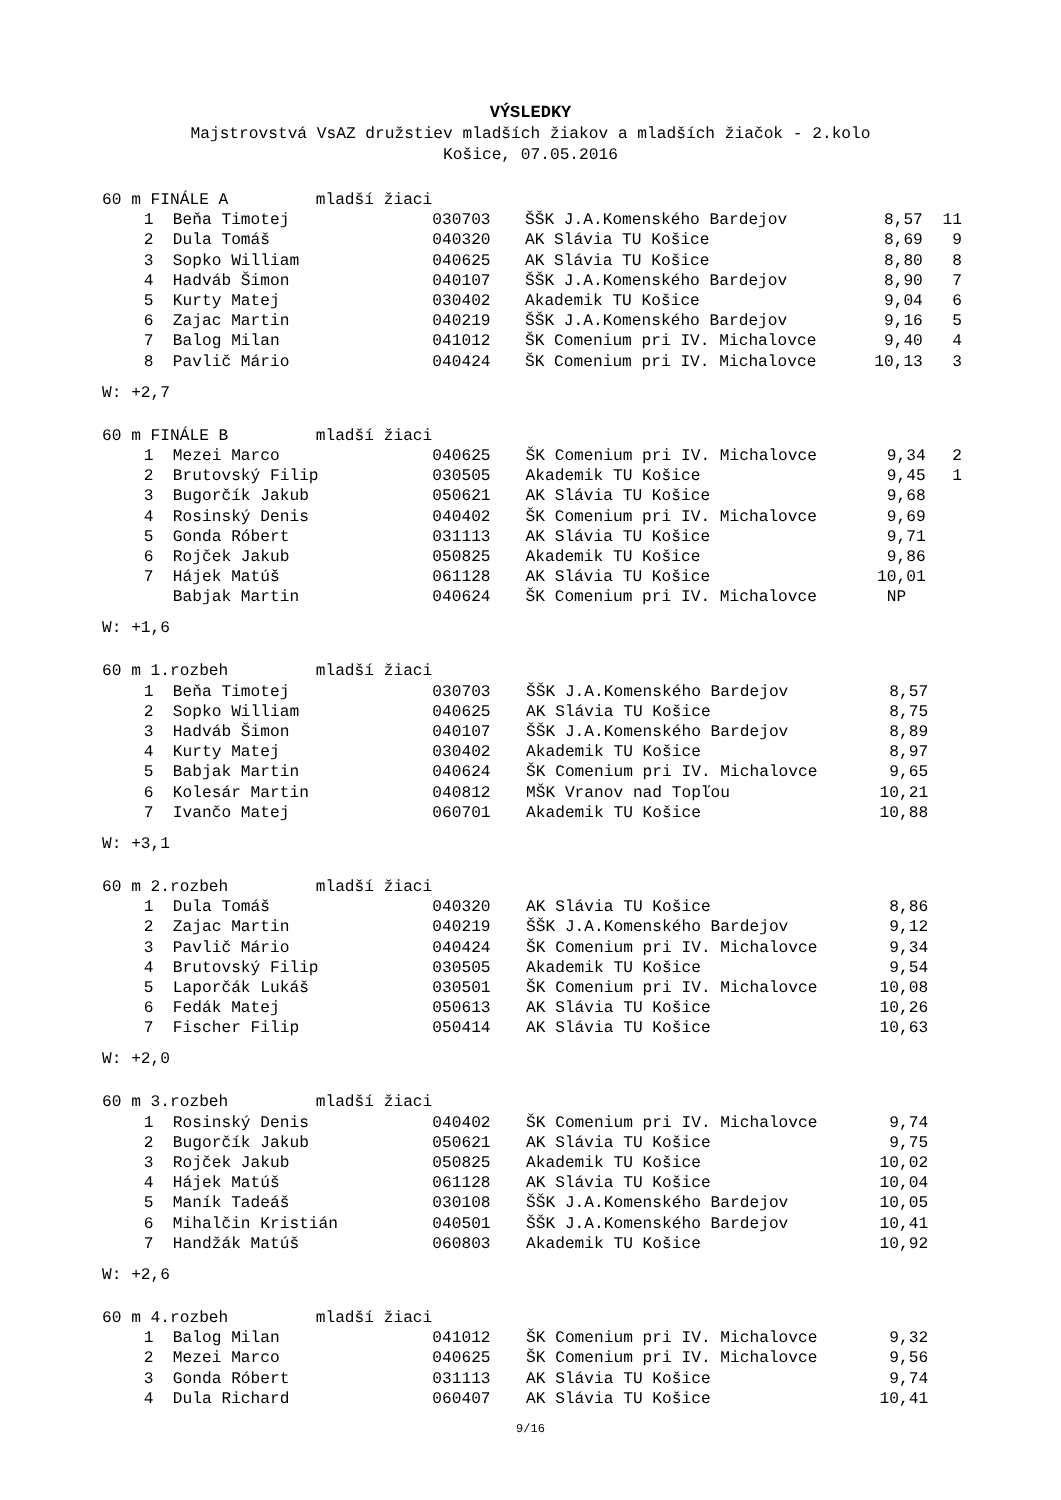VÝSLEDKY
Majstrovstvá VsAZ družstiev mladších žiakov a mladších žiačok - 2.kolo
Košice, 07.05.2016
| 60 m FINÁLE A mladší žiaci | | | | | |
| 1 | Beňa Timotej | 030703 | ŠŠK J.A.Komenského Bardejov | 8,57 | 11 |
| 2 | Dula Tomáš | 040320 | AK Slávia TU Košice | 8,69 | 9 |
| 3 | Sopko William | 040625 | AK Slávia TU Košice | 8,80 | 8 |
| 4 | Hadváb Šimon | 040107 | ŠŠK J.A.Komenského Bardejov | 8,90 | 7 |
| 5 | Kurty Matej | 030402 | Akademik TU Košice | 9,04 | 6 |
| 6 | Zajac Martin | 040219 | ŠŠK J.A.Komenského Bardejov | 9,16 | 5 |
| 7 | Balog Milan | 041012 | ŠK Comenium pri IV. Michalovce | 9,40 | 4 |
| 8 | Pavlič Mário | 040424 | ŠK Comenium pri IV. Michalovce | 10,13 | 3 |
W: +2,7
| 60 m FINÁLE B mladší žiaci | | | | | |
| 1 | Mezei Marco | 040625 | ŠK Comenium pri IV. Michalovce | 9,34 | 2 |
| 2 | Brutovský Filip | 030505 | Akademik TU Košice | 9,45 | 1 |
| 3 | Bugorčík Jakub | 050621 | AK Slávia TU Košice | 9,68 | |
| 4 | Rosinský Denis | 040402 | ŠK Comenium pri IV. Michalovce | 9,69 | |
| 5 | Gonda Róbert | 031113 | AK Slávia TU Košice | 9,71 | |
| 6 | Rojček Jakub | 050825 | Akademik TU Košice | 9,86 | |
| 7 | Hájek Matúš | 061128 | AK Slávia TU Košice | 10,01 | |
| | Babjak Martin | 040624 | ŠK Comenium pri IV. Michalovce | NP | |
W: +1,6
| 60 m 1.rozbeh mladší žiaci | | | | | |
| 1 | Beňa Timotej | 030703 | ŠŠK J.A.Komenského Bardejov | 8,57 | |
| 2 | Sopko William | 040625 | AK Slávia TU Košice | 8,75 | |
| 3 | Hadváb Šimon | 040107 | ŠŠK J.A.Komenského Bardejov | 8,89 | |
| 4 | Kurty Matej | 030402 | Akademik TU Košice | 8,97 | |
| 5 | Babjak Martin | 040624 | ŠK Comenium pri IV. Michalovce | 9,65 | |
| 6 | Kolesár Martin | 040812 | MŠK Vranov nad Topľou | 10,21 | |
| 7 | Ivančo Matej | 060701 | Akademik TU Košice | 10,88 | |
W: +3,1
| 60 m 2.rozbeh mladší žiaci | | | | | |
| 1 | Dula Tomáš | 040320 | AK Slávia TU Košice | 8,86 | |
| 2 | Zajac Martin | 040219 | ŠŠK J.A.Komenského Bardejov | 9,12 | |
| 3 | Pavlič Mário | 040424 | ŠK Comenium pri IV. Michalovce | 9,34 | |
| 4 | Brutovský Filip | 030505 | Akademik TU Košice | 9,54 | |
| 5 | Laporčák Lukáš | 030501 | ŠK Comenium pri IV. Michalovce | 10,08 | |
| 6 | Fedák Matej | 050613 | AK Slávia TU Košice | 10,26 | |
| 7 | Fischer Filip | 050414 | AK Slávia TU Košice | 10,63 | |
W: +2,0
| 60 m 3.rozbeh mladší žiaci | | | | | |
| 1 | Rosinský Denis | 040402 | ŠK Comenium pri IV. Michalovce | 9,74 | |
| 2 | Bugorčík Jakub | 050621 | AK Slávia TU Košice | 9,75 | |
| 3 | Rojček Jakub | 050825 | Akademik TU Košice | 10,02 | |
| 4 | Hájek Matúš | 061128 | AK Slávia TU Košice | 10,04 | |
| 5 | Maník Tadeáš | 030108 | ŠŠK J.A.Komenského Bardejov | 10,05 | |
| 6 | Mihalčin Kristián | 040501 | ŠŠK J.A.Komenského Bardejov | 10,41 | |
| 7 | Handžák Matúš | 060803 | Akademik TU Košice | 10,92 | |
W: +2,6
| 60 m 4.rozbeh mladší žiaci | | | | | |
| 1 | Balog Milan | 041012 | ŠK Comenium pri IV. Michalovce | 9,32 | |
| 2 | Mezei Marco | 040625 | ŠK Comenium pri IV. Michalovce | 9,56 | |
| 3 | Gonda Róbert | 031113 | AK Slávia TU Košice | 9,74 | |
| 4 | Dula Richard | 060407 | AK Slávia TU Košice | 10,41 | |
9/16